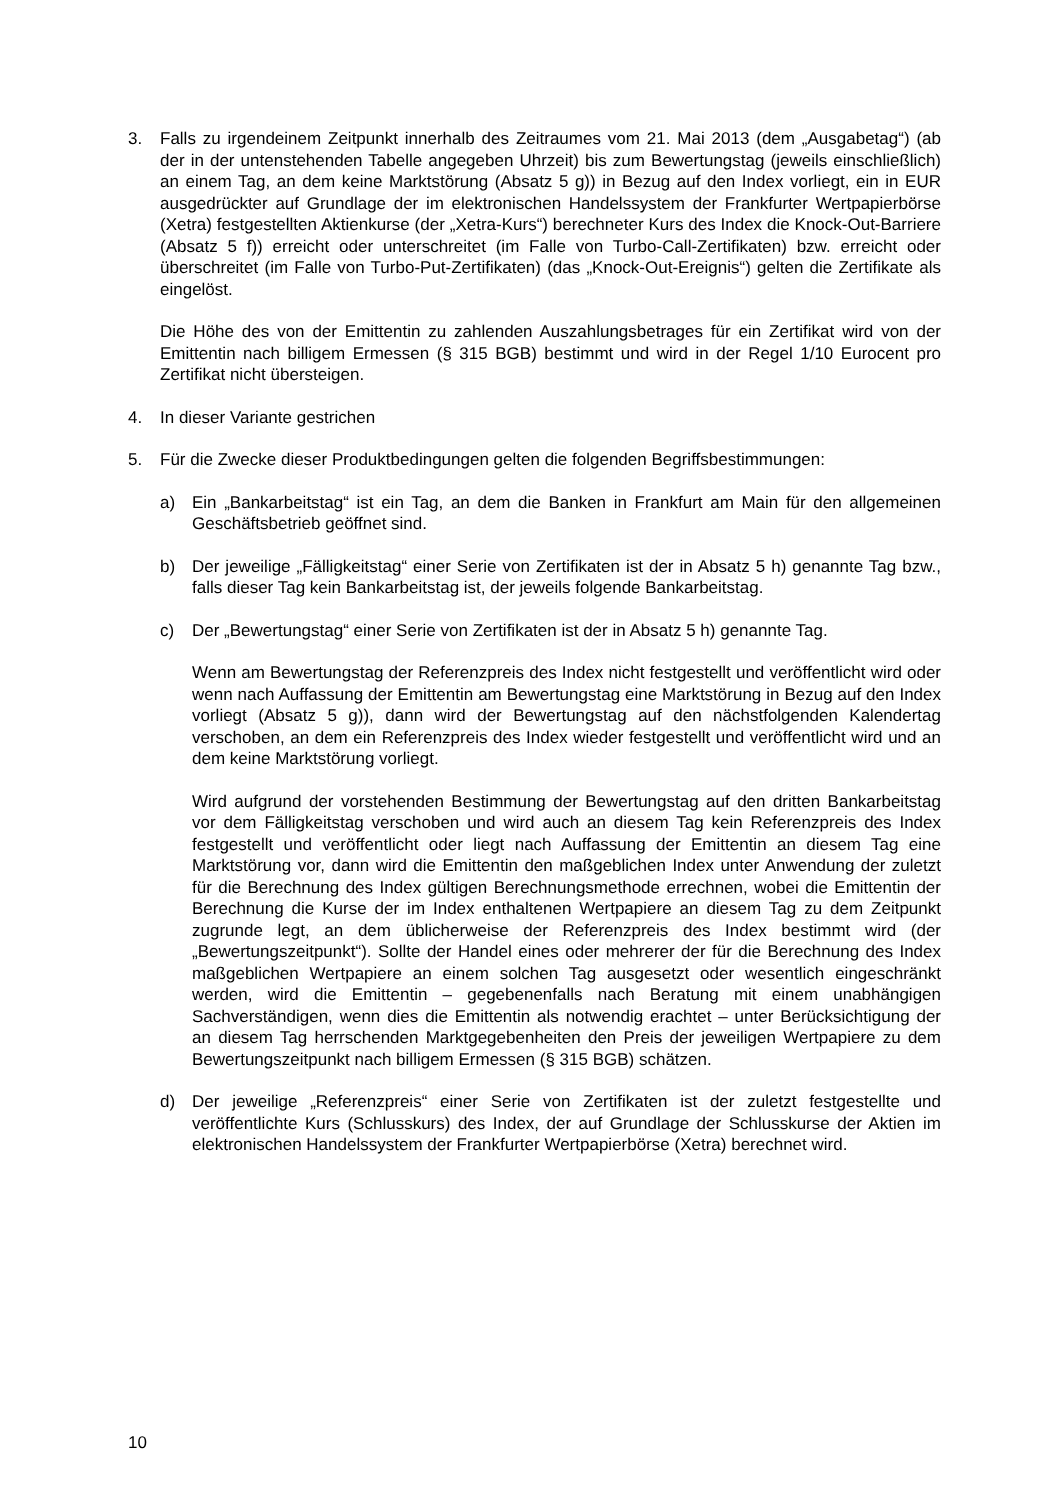3. Falls zu irgendeinem Zeitpunkt innerhalb des Zeitraumes vom 21. Mai 2013 (dem „Ausgabetag“) (ab der in der untenstehenden Tabelle angegeben Uhrzeit) bis zum Bewertungstag (jeweils einschließlich) an einem Tag, an dem keine Marktstörung (Absatz 5 g)) in Bezug auf den Index vorliegt, ein in EUR ausgedrückter auf Grundlage der im elektronischen Handelssystem der Frankfurter Wertpapierbörse (Xetra) festgestellten Aktienkurse (der „Xetra-Kurs“) berechneter Kurs des Index die Knock-Out-Barriere (Absatz 5 f)) erreicht oder unterschreitet (im Falle von Turbo-Call-Zertifikaten) bzw. erreicht oder überschreitet (im Falle von Turbo-Put-Zertifikaten) (das „Knock-Out-Ereignis“) gelten die Zertifikate als eingelöst.
Die Höhe des von der Emittentin zu zahlenden Auszahlungsbetrages für ein Zertifikat wird von der Emittentin nach billigem Ermessen (§ 315 BGB) bestimmt und wird in der Regel 1/10 Eurocent pro Zertifikat nicht übersteigen.
4. In dieser Variante gestrichen
5. Für die Zwecke dieser Produktbedingungen gelten die folgenden Begriffsbestimmungen:
a) Ein „Bankarbeitstag“ ist ein Tag, an dem die Banken in Frankfurt am Main für den allgemeinen Geschäftsbetrieb geöffnet sind.
b) Der jeweilige „Fälligkeitstag“ einer Serie von Zertifikaten ist der in Absatz 5 h) genannte Tag bzw., falls dieser Tag kein Bankarbeitstag ist, der jeweils folgende Bankarbeitstag.
c) Der „Bewertungstag“ einer Serie von Zertifikaten ist der in Absatz 5 h) genannte Tag.
Wenn am Bewertungstag der Referenzpreis des Index nicht festgestellt und veröffentlicht wird oder wenn nach Auffassung der Emittentin am Bewertungstag eine Marktstörung in Bezug auf den Index vorliegt (Absatz 5 g)), dann wird der Bewertungstag auf den nächstfolgenden Kalendertag verschoben, an dem ein Referenzpreis des Index wieder festgestellt und veröffentlicht wird und an dem keine Marktstörung vorliegt.
Wird aufgrund der vorstehenden Bestimmung der Bewertungstag auf den dritten Bankarbeitstag vor dem Fälligkeitstag verschoben und wird auch an diesem Tag kein Referenzpreis des Index festgestellt und veröffentlicht oder liegt nach Auffassung der Emittentin an diesem Tag eine Marktstörung vor, dann wird die Emittentin den maßgeblichen Index unter Anwendung der zuletzt für die Berechnung des Index gültigen Berechnungsmethode errechnen, wobei die Emittentin der Berechnung die Kurse der im Index enthaltenen Wertpapiere an diesem Tag zu dem Zeitpunkt zugrunde legt, an dem üblicherweise der Referenzpreis des Index bestimmt wird (der „Bewertungszeitpunkt“). Sollte der Handel eines oder mehrerer der für die Berechnung des Index maßgeblichen Wertpapiere an einem solchen Tag ausgesetzt oder wesentlich eingeschränkt werden, wird die Emittentin – gegebenenfalls nach Beratung mit einem unabhängigen Sachverständigen, wenn dies die Emittentin als notwendig erachtet – unter Berücksichtigung der an diesem Tag herrschenden Marktgegebenheiten den Preis der jeweiligen Wertpapiere zu dem Bewertungszeitpunkt nach billigem Ermessen (§ 315 BGB) schätzen.
d) Der jeweilige „Referenzpreis“ einer Serie von Zertifikaten ist der zuletzt festgestellte und veröffentlichte Kurs (Schlusskurs) des Index, der auf Grundlage der Schlusskurse der Aktien im elektronischen Handelssystem der Frankfurter Wertpapierbörse (Xetra) berechnet wird.
10